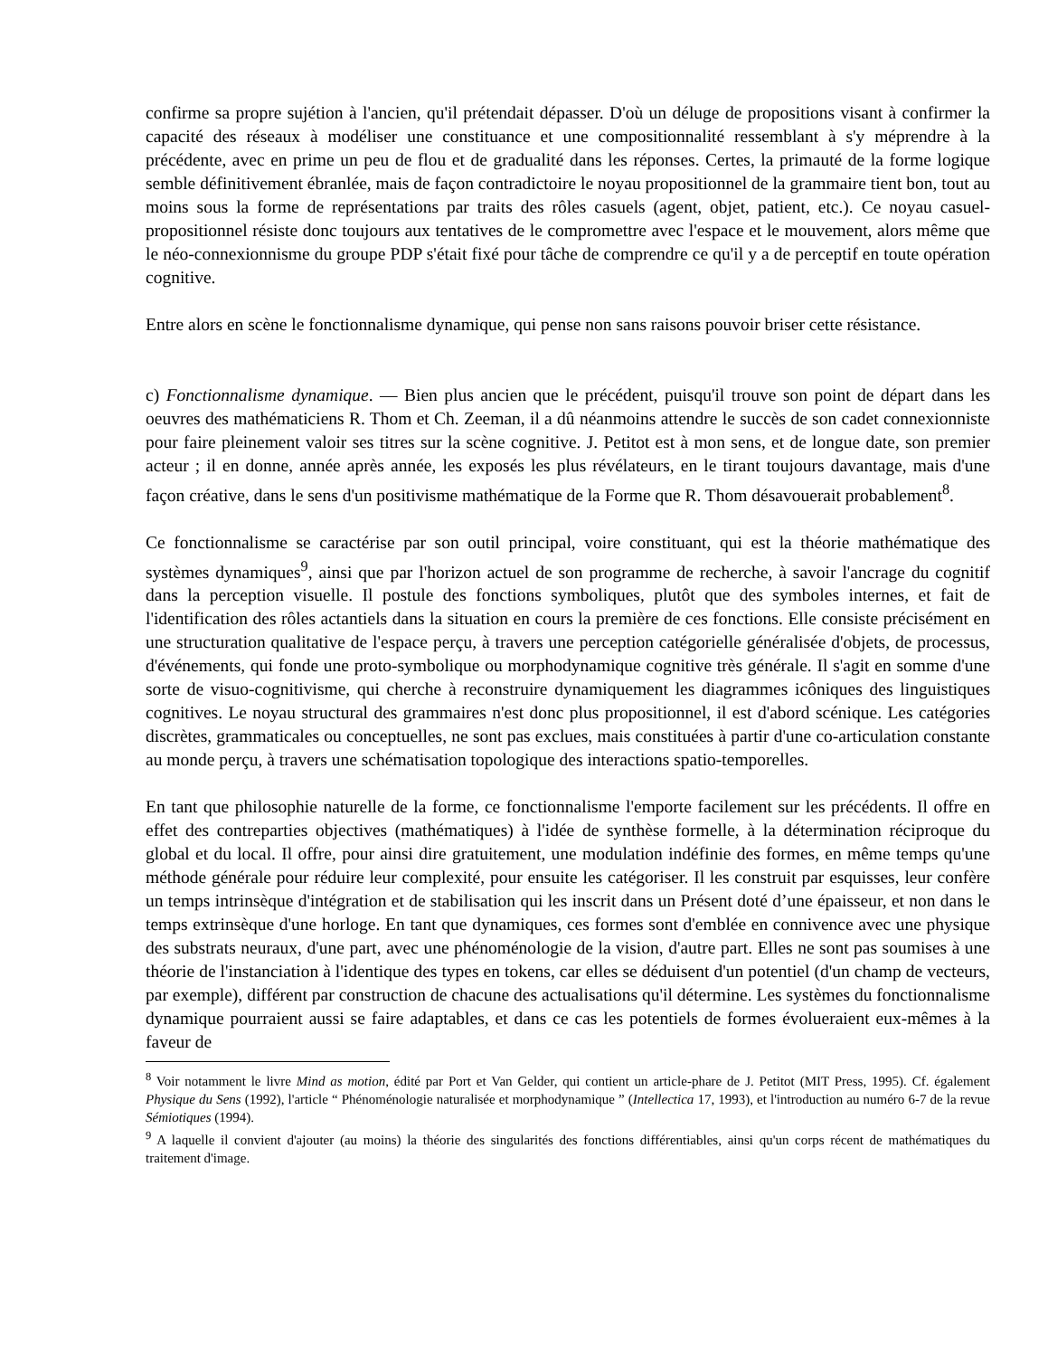confirme sa propre sujétion à l'ancien, qu'il prétendait dépasser. D'où un déluge de propositions visant à confirmer la capacité des réseaux à modéliser une constituance et une compositionnalité ressemblant à s'y méprendre à la précédente, avec en prime un peu de flou et de gradualité dans les réponses. Certes, la primauté de la forme logique semble définitivement ébranlée, mais de façon contradictoire le noyau propositionnel de la grammaire tient bon, tout au moins sous la forme de représentations par traits des rôles casuels (agent, objet, patient, etc.). Ce noyau casuel-propositionnel résiste donc toujours aux tentatives de le compromettre avec l'espace et le mouvement, alors même que le néo-connexionnisme du groupe PDP s'était fixé pour tâche de comprendre ce qu'il y a de perceptif en toute opération cognitive.
Entre alors en scène le fonctionnalisme dynamique, qui pense non sans raisons pouvoir briser cette résistance.
c) Fonctionnalisme dynamique. — Bien plus ancien que le précédent, puisqu'il trouve son point de départ dans les oeuvres des mathématiciens R. Thom et Ch. Zeeman, il a dû néanmoins attendre le succès de son cadet connexionniste pour faire pleinement valoir ses titres sur la scène cognitive. J. Petitot est à mon sens, et de longue date, son premier acteur ; il en donne, année après année, les exposés les plus révélateurs, en le tirant toujours davantage, mais d'une façon créative, dans le sens d'un positivisme mathématique de la Forme que R. Thom désavouerait probablement<sup>8</sup>.
Ce fonctionnalisme se caractérise par son outil principal, voire constituant, qui est la théorie mathématique des systèmes dynamiques<sup>9</sup>, ainsi que par l'horizon actuel de son programme de recherche, à savoir l'ancrage du cognitif dans la perception visuelle. Il postule des fonctions symboliques, plutôt que des symboles internes, et fait de l'identification des rôles actantiels dans la situation en cours la première de ces fonctions. Elle consiste précisément en une structuration qualitative de l'espace perçu, à travers une perception catégorielle généralisée d'objets, de processus, d'événements, qui fonde une proto-symbolique ou morphodynamique cognitive très générale. Il s'agit en somme d'une sorte de visuo-cognitivisme, qui cherche à reconstruire dynamiquement les diagrammes icôniques des linguistiques cognitives. Le noyau structural des grammaires n'est donc plus propositionnel, il est d'abord scénique. Les catégories discrètes, grammaticales ou conceptuelles, ne sont pas exclues, mais constituées à partir d'une co-articulation constante au monde perçu, à travers une schématisation topologique des interactions spatio-temporelles.
En tant que philosophie naturelle de la forme, ce fonctionnalisme l'emporte facilement sur les précédents. Il offre en effet des contreparties objectives (mathématiques) à l'idée de synthèse formelle, à la détermination réciproque du global et du local. Il offre, pour ainsi dire gratuitement, une modulation indéfinie des formes, en même temps qu'une méthode générale pour réduire leur complexité, pour ensuite les catégoriser. Il les construit par esquisses, leur confère un temps intrinsèque d'intégration et de stabilisation qui les inscrit dans un Présent doté d’une épaisseur, et non dans le temps extrinsèque d'une horloge. En tant que dynamiques, ces formes sont d'emblée en connivence avec une physique des substrats neuraux, d'une part, avec une phénoménologie de la vision, d'autre part. Elles ne sont pas soumises à une théorie de l'instanciation à l'identique des types en tokens, car elles se déduisent d'un potentiel (d'un champ de vecteurs, par exemple), différent par construction de chacune des actualisations qu'il détermine. Les systèmes du fonctionnalisme dynamique pourraient aussi se faire adaptables, et dans ce cas les potentiels de formes évolueraient eux-mêmes à la faveur de
<sup>8</sup> Voir notamment le livre Mind as motion, édité par Port et Van Gelder, qui contient un article-phare de J. Petitot (MIT Press, 1995). Cf. également Physique du Sens (1992), l'article “ Phénoménologie naturalisée et morphodynamique ” (Intellectica 17, 1993), et l'introduction au numéro 6-7 de la revue Sémiotiques (1994).
<sup>9</sup> A laquelle il convient d'ajouter (au moins) la théorie des singularités des fonctions différentiables, ainsi qu'un corps récent de mathématiques du traitement d'image.